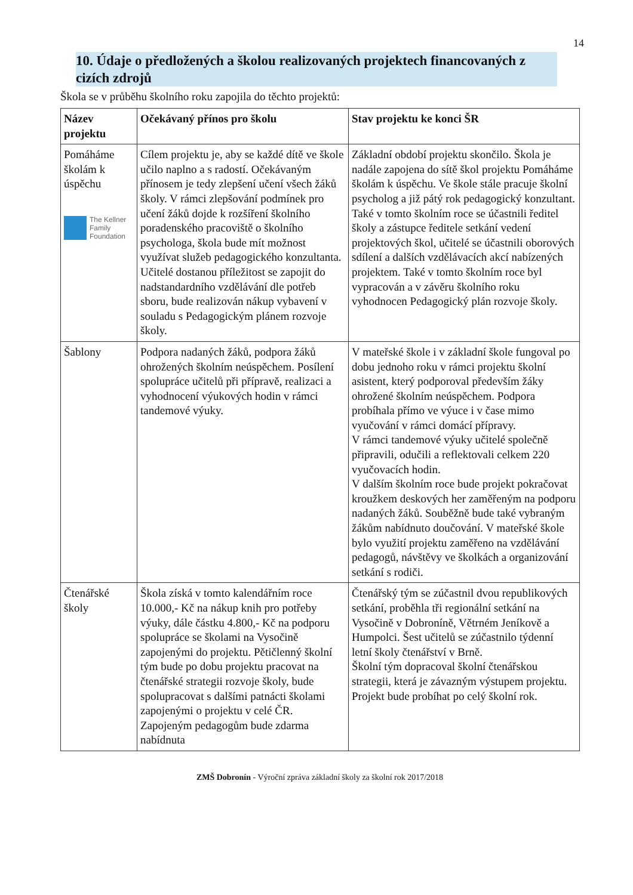14
10. Údaje o předložených a školou realizovaných projektech financovaných z cizích zdrojů
Škola se v průběhu školního roku zapojila do těchto projektů:
| Název projektu | Očekávaný přínos pro školu | Stav projektu ke konci ŠR |
| --- | --- | --- |
| Pomáháme školám k úspěchu The Kellner Family Foundation | Cílem projektu je, aby se každé dítě ve škole učilo naplno a s radostí. Očekávaným přínosem je tedy zlepšení učení všech žáků školy. V rámci zlepšování podmínek pro učení žáků dojde k rozšíření školního poradenského pracoviště o školního psychologa, škola bude mít možnost využívat služeb pedagogického konzultanta. Učitelé dostanou příležitost se zapojit do nadstandardního vzdělávání dle potřeb sboru, bude realizován nákup vybavení v souladu s Pedagogickým plánem rozvoje školy. | Základní období projektu skončilo. Škola je nadále zapojena do sítě škol projektu Pomáháme školám k úspěchu. Ve škole stále pracuje školní psycholog a již pátý rok pedagogický konzultant. Také v tomto školním roce se účastnili ředitel školy a zástupce ředitele setkání vedení projektových škol, učitelé se účastnili oborových sdílení a dalších vzdělávacích akcí nabízených projektem. Také v tomto školním roce byl vypracován a v závěru školního roku vyhodnocen Pedagogický plán rozvoje školy. |
| Šablony | Podpora nadaných žáků, podpora žáků ohrožených školním neúspěchem. Posílení spolupráce učitelů při přípravě, realizaci a vyhodnocení výukových hodin v rámci tandemové výuky. | V mateřské škole i v základní škole fungoval po dobu jednoho roku v rámci projektu školní asistent, který podporoval především žáky ohrožené školním neúspěchem. Podpora probíhala přímo ve výuce i v čase mimo vyučování v rámci domácí přípravy. V rámci tandemové výuky učitelé společně připravili, odučili a reflektovali celkem 220 vyučovacích hodin. V dalším školním roce bude projekt pokračovat kroužkem deskových her zaměřeným na podporu nadaných žáků. Souběžně bude také vybraným žákům nabídnuto doučování. V mateřské škole bylo využití projektu zaměřeno na vzdělávání pedagogů, návštěvy ve školkách a organizování setkání s rodiči. |
| Čtenářské školy | Škola získá v tomto kalendářním roce 10.000,- Kč na nákup knih pro potřeby výuky, dále částku 4.800,- Kč na podporu spolupráce se školami na Vysočině zapojenými do projektu. Pětičlenný školní tým bude po dobu projektu pracovat na čtenářské strategii rozvoje školy, bude spolupracovat s dalšími patnácti školami zapojenými o projektu v celé ČR. Zapojeným pedagogům bude zdarma nabídnuta | Čtenářský tým se zúčastnil dvou republikových setkání, proběhla tři regionální setkání na Vysočině v Dobroníně, Větrném Jeníkově a Humpolci. Šest učitelů se zúčastnilo týdenní letní školy čtenářství v Brně. Školní tým dopracoval školní čtenářskou strategii, která je závazným výstupem projektu. Projekt bude probíhat po celý školní rok. |
ZMŠ Dobronín - Výroční zpráva základní školy za školní rok 2017/2018